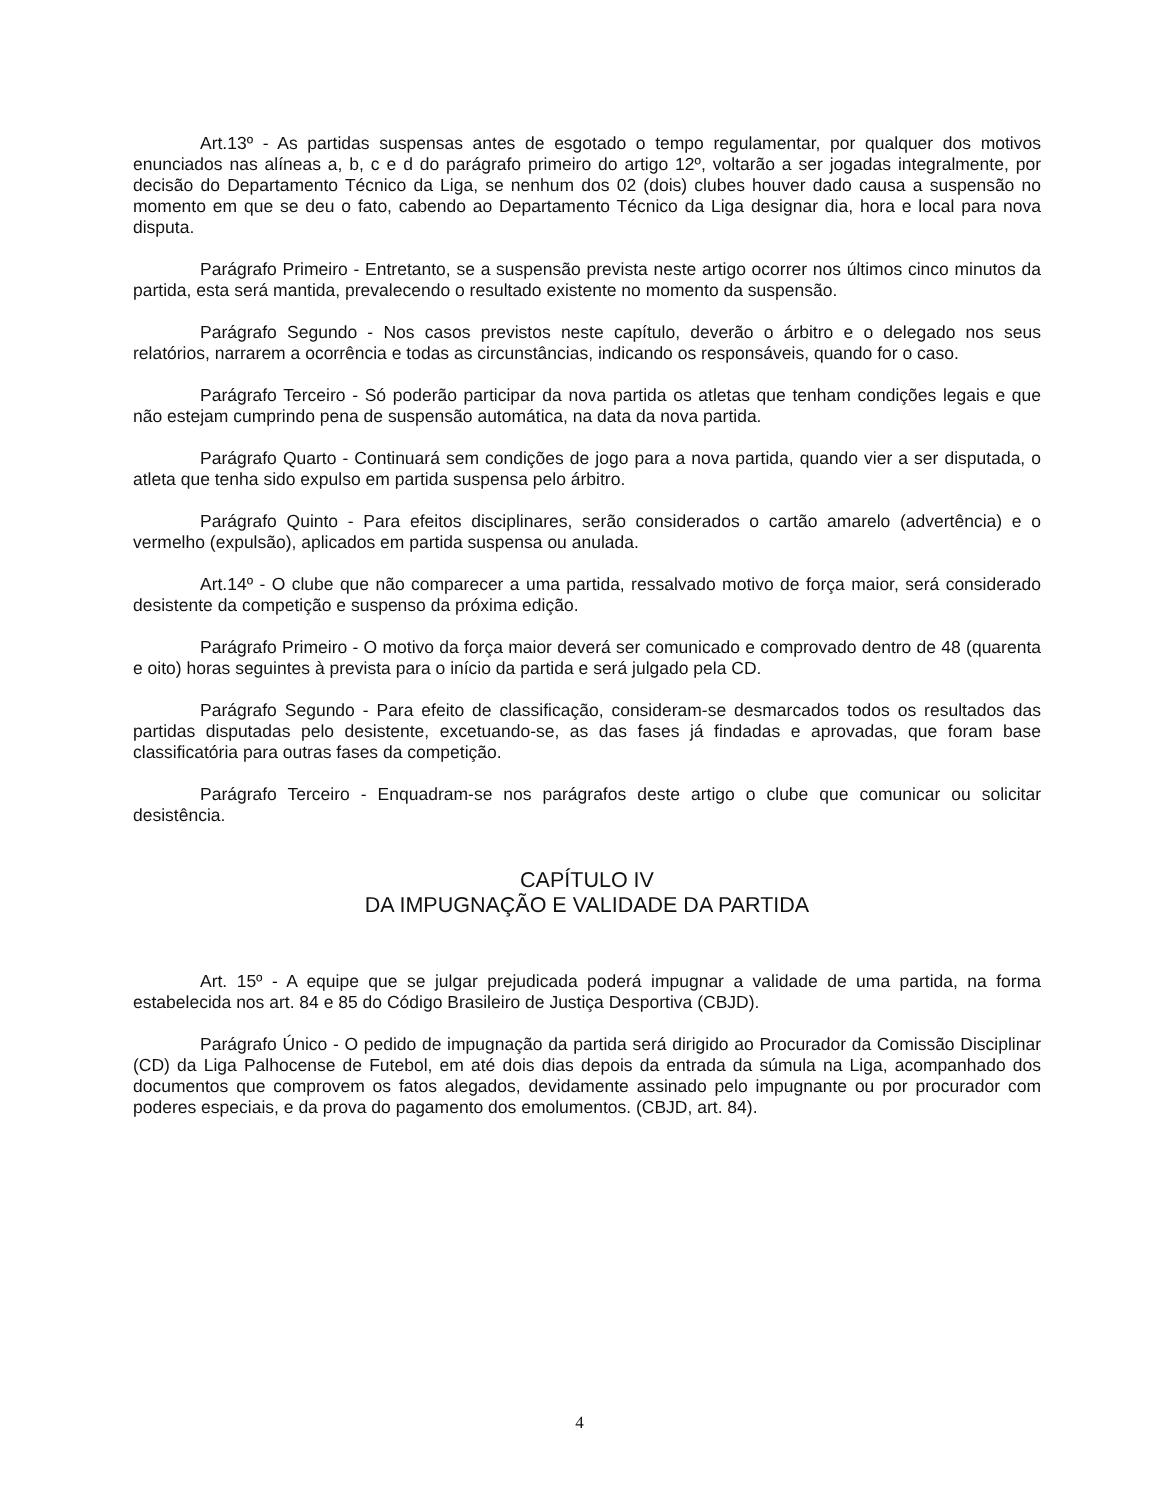Art.13º - As partidas suspensas antes de esgotado o tempo regulamentar, por qualquer dos motivos enunciados nas alíneas a, b, c e d do parágrafo primeiro do artigo 12º, voltarão a ser jogadas integralmente, por decisão do Departamento Técnico da Liga, se nenhum dos 02 (dois) clubes houver dado causa a suspensão no momento em que se deu o fato, cabendo ao Departamento Técnico da Liga designar dia, hora e local para nova disputa.
Parágrafo Primeiro - Entretanto, se a suspensão prevista neste artigo ocorrer nos últimos cinco minutos da partida, esta será mantida, prevalecendo o resultado existente no momento da suspensão.
Parágrafo Segundo - Nos casos previstos neste capítulo, deverão o árbitro e o delegado nos seus relatórios, narrarem a ocorrência e todas as circunstâncias, indicando os responsáveis, quando for o caso.
Parágrafo Terceiro - Só poderão participar da nova partida os atletas que tenham condições legais e que não estejam cumprindo pena de suspensão automática, na data da nova partida.
Parágrafo Quarto - Continuará sem condições de jogo para a nova partida, quando vier a ser disputada, o atleta que tenha sido expulso em partida suspensa pelo árbitro.
Parágrafo Quinto - Para efeitos disciplinares, serão considerados o cartão amarelo (advertência) e o vermelho (expulsão), aplicados em partida suspensa ou anulada.
Art.14º - O clube que não comparecer a uma partida, ressalvado motivo de força maior, será considerado desistente da competição e suspenso da próxima edição.
Parágrafo Primeiro - O motivo da força maior deverá ser comunicado e comprovado dentro de 48 (quarenta e oito) horas seguintes à prevista para o início da partida e será julgado pela CD.
Parágrafo Segundo - Para efeito de classificação, consideram-se desmarcados todos os resultados das partidas disputadas pelo desistente, excetuando-se, as das fases já findadas e aprovadas, que foram base classificatória para outras fases da competição.
Parágrafo Terceiro - Enquadram-se nos parágrafos deste artigo o clube que comunicar ou solicitar desistência.
CAPÍTULO IV
DA IMPUGNAÇÃO E VALIDADE DA PARTIDA
Art. 15º - A equipe que se julgar prejudicada poderá impugnar a validade de uma partida, na forma estabelecida nos art. 84 e 85 do Código Brasileiro de Justiça Desportiva (CBJD).
Parágrafo Único - O pedido de impugnação da partida será dirigido ao Procurador da Comissão Disciplinar (CD) da Liga Palhocense de Futebol, em até dois dias depois da entrada da súmula na Liga, acompanhado dos documentos que comprovem os fatos alegados, devidamente assinado pelo impugnante ou por procurador com poderes especiais, e da prova do pagamento dos emolumentos. (CBJD, art. 84).
4